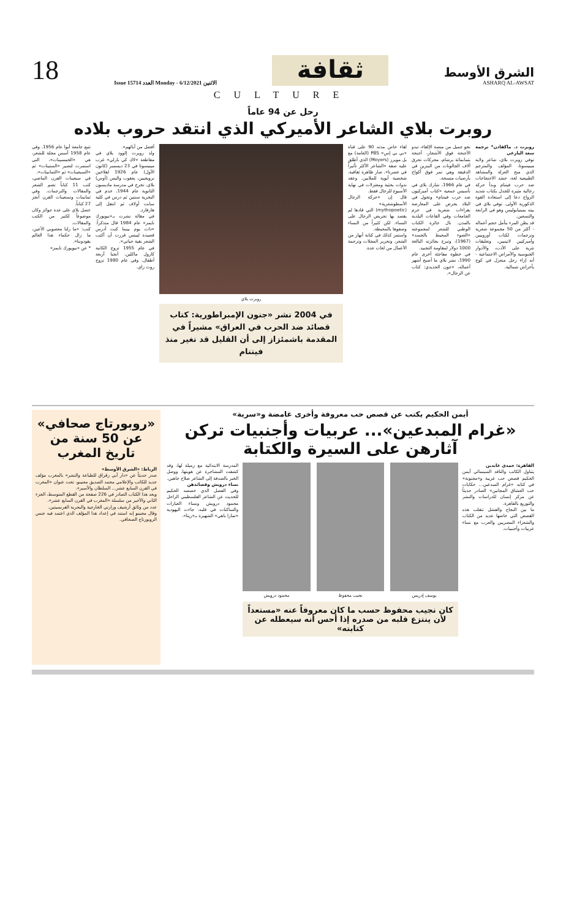الشرق الأوسط
ASHARQ AL-AWSAT
ثقافة
الاثنين 6/12/2021 - Monday العدد 15714 Issue
18
CULTURE
رحل عن 94 عاماً
روبرت بلاي الشاعر الأميركي الذي انتقد حروب بلاده
روبرت د. ماكفادن* ترجمة سعد البازعي
توفي روبرت بلاي، شاعر ولاية مينيسوتا، المؤلف والمترجم الذي منح العزلة والمشاهد الطبيعية لغة، حشد الاحتجاجات ضد حرب فيتنام وبدأ حركة رجالية مثيرة للجدل بكتاب شديد الرواج دعا إلى استعادة القوة الذكورية الأولى. توفي بلاي في بيته بمينيابوليس وهو في الرابعة والتسعين.
قد يظن المرء بتأمل حجم أعماله - أكثر من 50 مجموعة شعرية وترجمات لكتاب أوروبيين وأميركيين لاتينيين، وتعليقات نثرية على الأدب، والأدوار الجنوسية والأمراض الاجتماعية - أنه إزاء رجل منعزل في كوخ بأحراش شمالية.
نحو جميل من منصة الإلقاء، تبدو الأجنحة فوق الأشجار، أجنحة بثمانمائة برشام، محركات تحرق آلاف الجالونات من البنزين في الدقيقة وهي تمر فوق أكواخ بأرضيات متسخة.
في عام 1966، شارك بلاي في تأسيس جمعية «كتاب أميركيون ضد حرب فيتنام» وتجول في البلاد يحرض على المعارضة بقراءات شعرية في حرم الجامعات وفي القاعات البلدية بالمدن. نال جائزة الكتاب الوطني للشعر لمجموعته «الضوء المحيط بالجسد» (1967)، وتبرع بجائزته البالغة 1000 دولار لمقاومة التجنيد.
في خطوة مفاجئة أخرى عام 1990، نشر بلاي ما أصبح أشهر أعماله، «جون الحديدي: كتاب عن الرجال».
لقاء خاص مدته 90 على قناة «بي بي إس» PBS (العامة) مع بل مويرز (Moyers) الذي أطلق عليه صفة «الشاعر الأكثر تأثيراً في عصرنا». صار ظاهرة ثقافية، شخصية أبوية للملايين. وعقد ندوات بحثية ومعتزلات في نهاية الأسبوع للرجال فقط.
قال إن «حركة الرجال الأسطوشعرية» (mythopoetic) التي قادها لم يقصد بها تحريض الرجال على النساء. لكن كثيراً من النساء وصفوها بالمحبطة.
واستمر كذلك في كتابة أنهار من الشعر، وتحرير المجلات وترجمة الأعمال من لغات عدة.
روبرت بلاي
في 2004 نشر «جنون الإمبراطورية: كتاب قصائد ضد الحرب في العراق» مشيراً في المقدمة باشمئزاز إلى أن القليل قد تغير منذ فيتنام
أفضل من آبائهم».
ولد روبرت إلوود بلاي في مقاطعة «لاك كي بارلي» غرب مينيسوتا في 23 ديسمبر (كانون الأول) عام 1926 لفلاحَين نرويجيين، يعقوب واليس (أوس) بلاي. تخرج في مدرسة ماديسون الثانوية عام 1944. خدم في البحرية سنتين ثم درس في كلية سانت أولاف ثم انتقل إلى هارفارد.
في مقالة نشرت بـ«نيويورك تايمز» عام 1984 قال متذكراً: «ذات يوم بينما كنت أدرس قصيدة لييتس قررت أن أكتب الشعر بقية حياتي».
في عام 1955 تزوج الكاتبة كارول ماكلين. أنجبا أربعة أطفال. وفي عام 1980 تزوج روث راي.
تتبع جامعة أيوا عام 1956. وفي عام 1958 أسس مجلة للشعر، هي «الخمسينات»، التي استمرت لتصير «الستينات» ثم «السبعينات» ثم «الثمانينات».
في سبعينات القرن الماضي، كتب 11 كتاباً تضم الشعر والمقالات والترجمات. وفي ثمانينات وتسعينات القرن أنجز 27 كتاباً.
حصل بلاي على عدة جوائز وكان موضوعاً لكثير من الكتب والمقالات.
كتب: «ما زلنا معصوبي الأعين، ما زال حكماء هذا العالم يقودوننا».
* عن «نيويورك تايمز»
أيمن الحكيم يكتب عن قصص حب معروفة وأخرى غامضة و«سرية»
«غرام المبدعين»... عربيات وأجنبيات تركن آثارهن على السيرة والكتابة
القاهرة: حمدي عابدين
يتناول الكاتب والناقد السينمائي أيمن الحكيم قصص حب غريبة و«مجنونة» في كتابه «غرام المبدعين... حكايات حب العشاق المجانين» الصادر حديثاً عن مركز إنسان للدراسات والنشر والتوزيع بالقاهرة.
ما بين النجاح والفشل تتقلب هذه القصص التي خاضها عديد من الكتاب والشعراء المصريين والعرب مع نساء عربيات وأجنبيات.
يوسف إدريس نجيب محفوظ محمود درويش
كان نجيب محفوظ حسب ما كان معروفاً عنه «مستعداً لأن ينتزع قلبه من صدره إذا أحس أنه سيعطله عن كتابته»
المدرسة الابتدائية مع زميلة لها، وقد كشفت المشاجرة عن هويتها، ووصل الخبر بالصدفة إلى الشاعر صلاح جاهين.
نساء درويش وقصائدهن
وفي الفصل الذي خصصه الحكيم للحديث عن الشاعر الفلسطيني الراحل محمود درويش ونساء العبارات والساكنات في قلبه، جاءت اليهودية «تمارا باهي» الشهيرة بـ«ريتا».
«روبورتاج صحافي» عن 50 سنة من تاريخ المغرب
الرباط: «الشرق الأوسط»
صدر حديثاً عن «دار أبي رقراق للطباعة والنشر» بالمغرب مؤلف جديد للكاتب والإعلامي محمد الصديق معنينو، تحت عنوان «المغرب في القرن السابع عشر... السلطان والأسير».
ويعد هذا الكتاب الصادر في 226 صفحة من القطع المتوسط، الجزء الثاني والأخير من سلسلة «المغرب في القرن السابع عشر».
عدد من وثائق أرشيف وزارتي الخارجية والبحرية الفرنسيتين.
وقال معنينو إنه استند في إعداد هذا المؤلف الذي اعتمد فيه جنس الروبورتاج الصحافي.